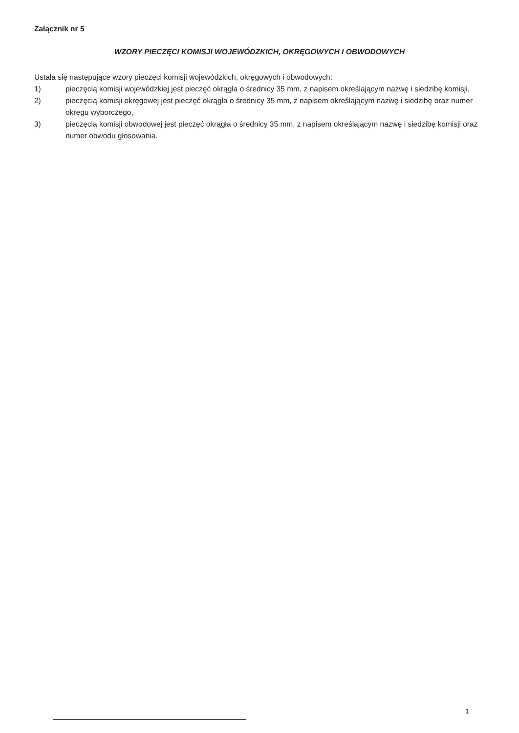Załącznik nr 5
WZORY PIECZĘCI KOMISJI WOJEWÓDZKICH, OKRĘGOWYCH I OBWODOWYCH
Ustala się następujące wzory pieczęci komisji wojewódzkich, okręgowych i obwodowych:
1) pieczęcią komisji wojewódzkiej jest pieczęć okrągła o średnicy 35 mm, z napisem określającym nazwę i siedzibę komisji,
2) pieczęcią komisji okręgowej jest pieczęć okrągła o średnicy 35 mm, z napisem określającym nazwę i siedzibę oraz numer okręgu wyborczego,
3) pieczęcią komisji obwodowej jest pieczęć okrągła o średnicy 35 mm, z napisem określającym nazwę i siedzibę komisji oraz numer obwodu głosowania.
1